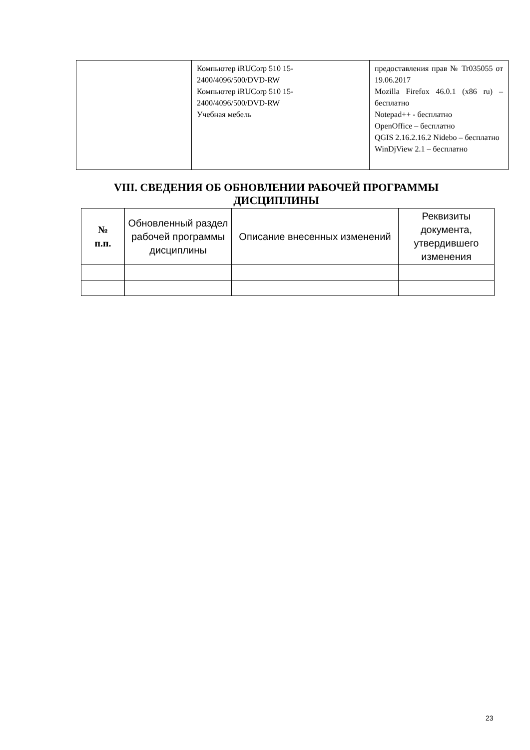| | Компьютер iRUCorp 510 15- 2400/4096/500/DVD-RW Компьютер iRUCorp 510 15- 2400/4096/500/DVD-RW Учебная мебель | предоставления прав № Tr035055 от 19.06.2017 Mozilla Firefox 46.0.1 (x86 ru) – бесплатно Notepad++ - бесплатно OpenOffice – бесплатно QGIS 2.16.2.16.2 Nidebo – бесплатно WinDjView 2.1 – бесплатно |
VIII. СВЕДЕНИЯ ОБ ОБНОВЛЕНИИ РАБОЧЕЙ ПРОГРАММЫ ДИСЦИПЛИНЫ
| № п.п. | Обновленный раздел рабочей программы дисциплины | Описание внесенных изменений | Реквизиты документа, утвердившего изменения |
| --- | --- | --- | --- |
23